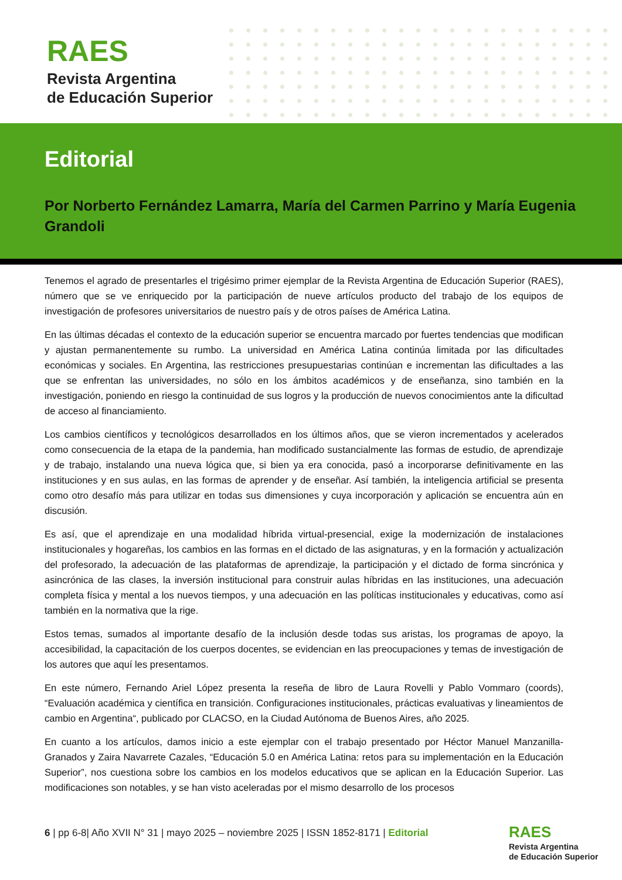RAES
Revista Argentina
de Educación Superior
Editorial
Por Norberto Fernández Lamarra, María del Carmen Parrino y María Eugenia Grandoli
Tenemos el agrado de presentarles el trigésimo primer ejemplar de la Revista Argentina de Educación Superior (RAES), número que se ve enriquecido por la participación de nueve artículos producto del trabajo de los equipos de investigación de profesores universitarios de nuestro país y de otros países de América Latina.
En las últimas décadas el contexto de la educación superior se encuentra marcado por fuertes tendencias que modifican y ajustan permanentemente su rumbo. La universidad en América Latina continúa limitada por las dificultades económicas y sociales. En Argentina, las restricciones presupuestarias continúan e incrementan las dificultades a las que se enfrentan las universidades, no sólo en los ámbitos académicos y de enseñanza, sino también en la investigación, poniendo en riesgo la continuidad de sus logros y la producción de nuevos conocimientos ante la dificultad de acceso al financiamiento.
Los cambios científicos y tecnológicos desarrollados en los últimos años, que se vieron incrementados y acelerados como consecuencia de la etapa de la pandemia, han modificado sustancialmente las formas de estudio, de aprendizaje y de trabajo, instalando una nueva lógica que, si bien ya era conocida, pasó a incorporarse definitivamente en las instituciones y en sus aulas, en las formas de aprender y de enseñar. Así también, la inteligencia artificial se presenta como otro desafío más para utilizar en todas sus dimensiones y cuya incorporación y aplicación se encuentra aún en discusión.
Es así, que el aprendizaje en una modalidad híbrida virtual-presencial, exige la modernización de instalaciones institucionales y hogareñas, los cambios en las formas en el dictado de las asignaturas, y en la formación y actualización del profesorado, la adecuación de las plataformas de aprendizaje, la participación y el dictado de forma sincrónica y asincrónica de las clases, la inversión institucional para construir aulas híbridas en las instituciones, una adecuación completa física y mental a los nuevos tiempos, y una adecuación en las políticas institucionales y educativas, como así también en la normativa que la rige.
Estos temas, sumados al importante desafío de la inclusión desde todas sus aristas, los programas de apoyo, la accesibilidad, la capacitación de los cuerpos docentes, se evidencian en las preocupaciones y temas de investigación de los autores que aquí les presentamos.
En este número, Fernando Ariel López presenta la reseña de libro de Laura Rovelli y Pablo Vommaro (coords), “Evaluación académica y científica en transición. Configuraciones institucionales, prácticas evaluativas y lineamientos de cambio en Argentina“, publicado por CLACSO, en la Ciudad Autónoma de Buenos Aires, año 2025.
En cuanto a los artículos, damos inicio a este ejemplar con el trabajo presentado por Héctor Manuel Manzanilla-Granados y Zaira Navarrete Cazales, “Educación 5.0 en América Latina: retos para su implementación en la Educación Superior”, nos cuestiona sobre los cambios en los modelos educativos que se aplican en la Educación Superior. Las modificaciones son notables, y se han visto aceleradas por el mismo desarrollo de los procesos
6 | pp 6-8| Año XVII N° 31 | mayo 2025 – noviembre 2025 | ISSN 1852-8171 | Editorial
RAES
Revista Argentina
de Educación Superior